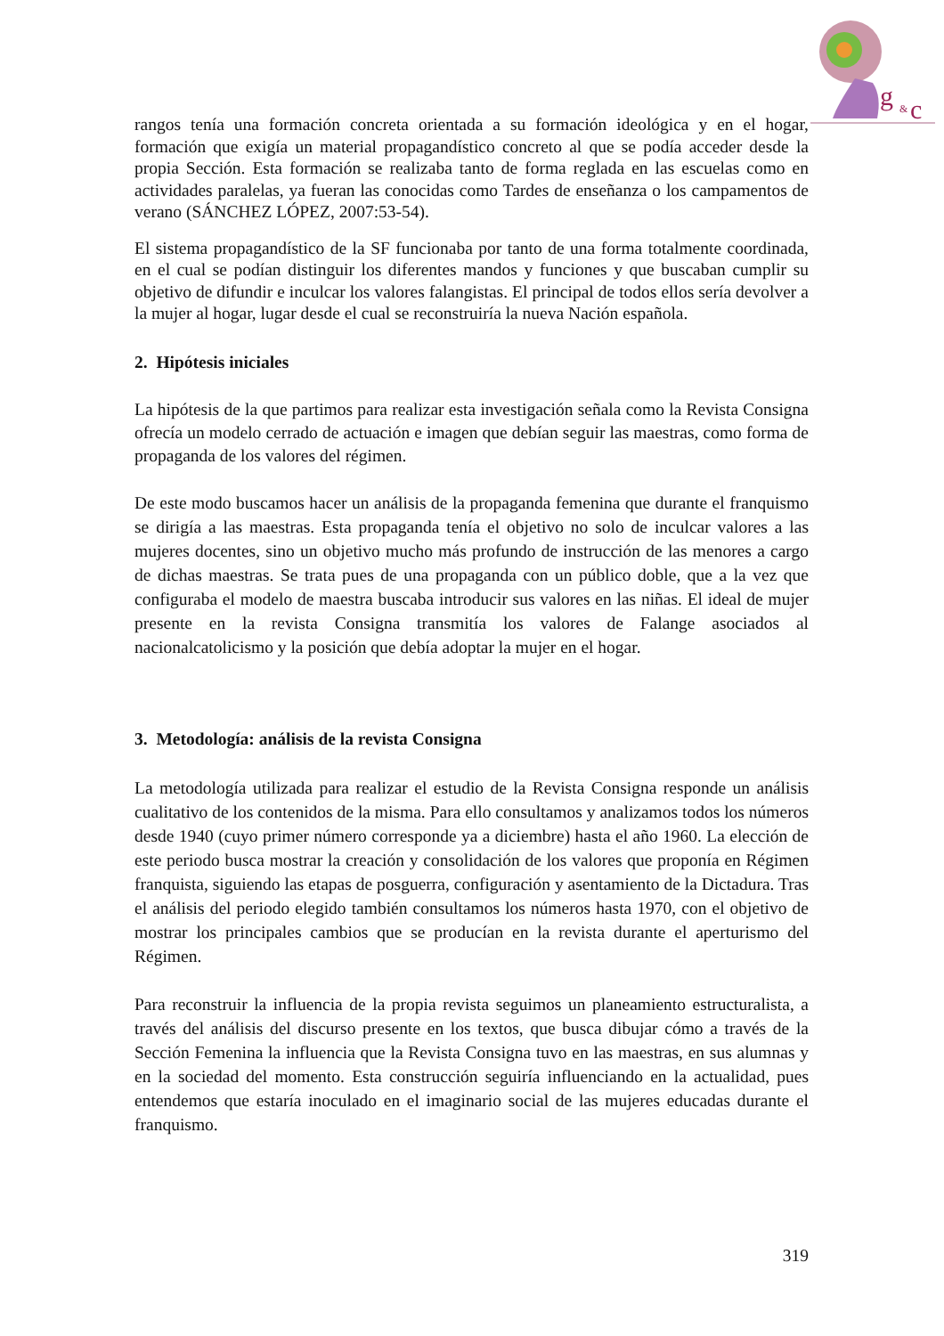g
&
c
rangos tenía una formación concreta orientada a su formación ideológica y en el hogar, formación que exigía un material propagandístico concreto al que se podía acceder desde la propia Sección. Esta formación se realizaba tanto de forma reglada en las escuelas como en actividades paralelas, ya fueran las conocidas como Tardes de enseñanza o los campamentos de verano (SÁNCHEZ LÓPEZ, 2007:53-54).
El sistema propagandístico de la SF funcionaba por tanto de una forma totalmente coordinada, en el cual se podían distinguir los diferentes mandos y funciones y que buscaban cumplir su objetivo de difundir e inculcar los valores falangistas. El principal de todos ellos sería devolver a la mujer al hogar, lugar desde el cual se reconstruiría la nueva Nación española.
2. Hipótesis iniciales
La hipótesis de la que partimos para realizar esta investigación señala como la Revista Consigna ofrecía un modelo cerrado de actuación e imagen que debían seguir las maestras, como forma de propaganda de los valores del régimen.
De este modo buscamos hacer un análisis de la propaganda femenina que durante el franquismo se dirigía a las maestras. Esta propaganda tenía el objetivo no solo de inculcar valores a las mujeres docentes, sino un objetivo mucho más profundo de instrucción de las menores a cargo de dichas maestras. Se trata pues de una propaganda con un público doble, que a la vez que configuraba el modelo de maestra buscaba introducir sus valores en las niñas. El ideal de mujer presente en la revista Consigna transmitía los valores de Falange asociados al nacionalcatolicismo y la posición que debía adoptar la mujer en el hogar.
3. Metodología: análisis de la revista Consigna
La metodología utilizada para realizar el estudio de la Revista Consigna responde un análisis cualitativo de los contenidos de la misma. Para ello consultamos y analizamos todos los números desde 1940 (cuyo primer número corresponde ya a diciembre) hasta el año 1960. La elección de este periodo busca mostrar la creación y consolidación de los valores que proponía en Régimen franquista, siguiendo las etapas de posguerra, configuración y asentamiento de la Dictadura. Tras el análisis del periodo elegido también consultamos los números hasta 1970, con el objetivo de mostrar los principales cambios que se producían en la revista durante el aperturismo del Régimen.
Para reconstruir la influencia de la propia revista seguimos un planeamiento estructuralista, a través del análisis del discurso presente en los textos, que busca dibujar cómo a través de la Sección Femenina la influencia que la Revista Consigna tuvo en las maestras, en sus alumnas y en la sociedad del momento. Esta construcción seguiría influenciando en la actualidad, pues entendemos que estaría inoculado en el imaginario social de las mujeres educadas durante el franquismo.
319